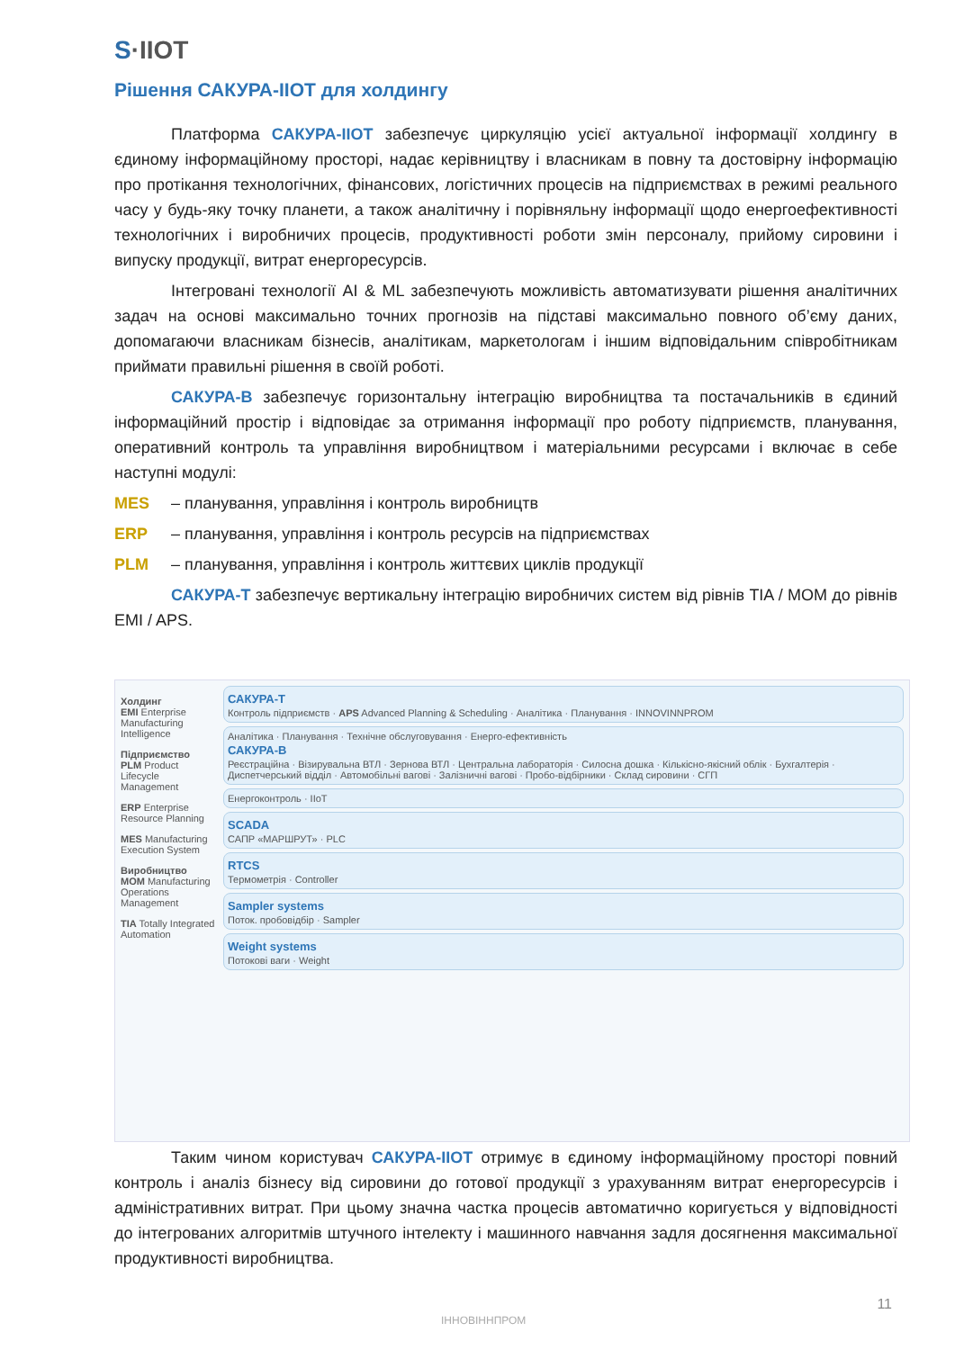S·IIOT
Рішення САКУРА-ІІОТ для холдингу
Платформа САКУРА-ІІОТ забезпечує циркуляцію усієї актуальної інформації холдингу в єдиному інформаційному просторі, надає керівництву і власникам в повну та достовірну інформацію про протікання технологічних, фінансових, логістичних процесів на підприємствах в режимі реального часу у будь-яку точку планети, а також аналітичну і порівняльну інформації щодо енергоефективності технологічних і виробничих процесів, продуктивності роботи змін персоналу, прийому сировини і випуску продукції, витрат енергоресурсів.
Інтегровані технології AI & ML забезпечують можливість автоматизувати рішення аналітичних задач на основі максимально точних прогнозів на підставі максимально повного об’єму даних, допомагаючи власникам бізнесів, аналітикам, маркетологам і іншим відповідальним співробітникам приймати правильні рішення в своїй роботі.
САКУРА-В забезпечує горизонтальну інтеграцію виробництва та постачальників в єдиний інформаційний простір і відповідає за отримання інформації про роботу підприємств, планування, оперативний контроль та управління виробництвом і матеріальними ресурсами і включає в себе наступні модулі:
MES – планування, управління і контроль виробництв
ERP – планування, управління і контроль ресурсів на підприємствах
PLM – планування, управління і контроль життєвих циклів продукції
САКУРА-Т забезпечує вертикальну інтеграцію виробничих систем від рівнів TIA / MOM до рівнів EMI / APS.
Холдинг
EMI Enterprise Manufacturing Intelligence
Підприємство
PLM Product Lifecycle Management
ERP Enterprise Resource Planning
MES Manufacturing Execution System
Виробництво
MOM Manufacturing Operations Management
TIA Totally Integrated Automation
САКУРА-Т
Контроль підприємств · APS Advanced Planning & Scheduling · Аналітика · Планування · INNOVINNPROM
Аналітика · Планування · Технічне обслуговування · Енерго-ефективність
САКУРА-В
Реєстраційна · Візирувальна ВТЛ · Зернова ВТЛ · Центральна лабораторія · Силосна дошка · Кількісно-якісний облік · Бухгалтерія · Диспетчерський відділ · Автомобільні вагові · Залізничні вагові · Пробо-відбірники · Склад сировини · СГП
Енергоконтроль · IIoT
SCADA
САПР «МАРШРУТ» · PLC
RTCS
Термометрія · Controller
Sampler systems
Поток. пробовідбір · Sampler
Weight systems
Потокові ваги · Weight
Таким чином користувач САКУРА-ІІОТ отримує в єдиному інформаційному просторі повний контроль і аналіз бізнесу від сировини до готової продукції з урахуванням витрат енергоресурсів і адміністративних витрат. При цьому значна частка процесів автоматично коригується у відповідності до інтегрованих алгоритмів штучного інтелекту і машинного навчання задля досягнення максимальної продуктивності виробництва.
ІННОВІННПРОМ
11